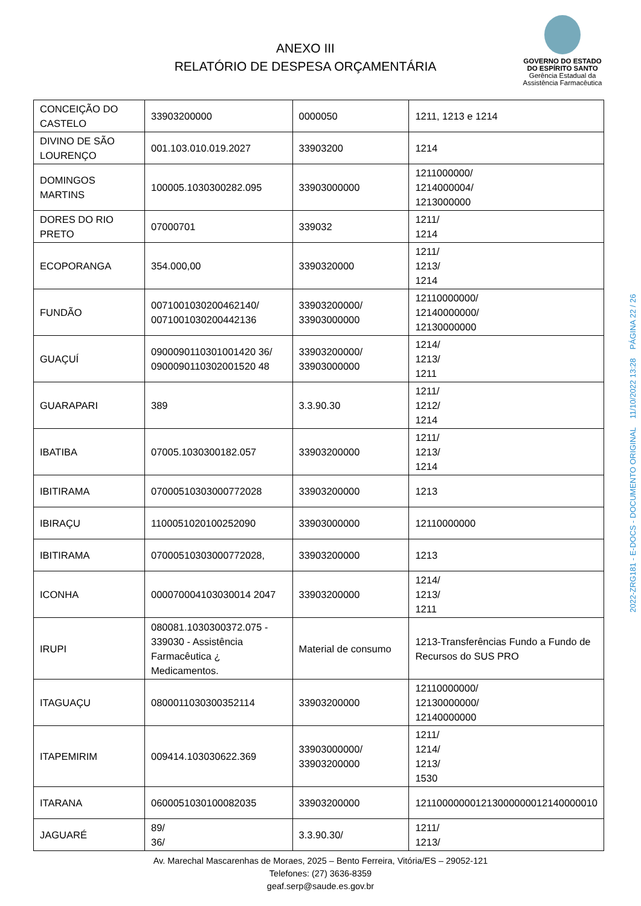ANEXO III
RELATÓRIO DE DESPESA ORÇAMENTÁRIA
GOVERNO DO ESTADO
DO ESPÍRITO SANTO
Gerência Estadual da
Assistência Farmacêutica
| CONCEIÇÃO DO CASTELO | 33903200000 | 0000050 | 1211, 1213 e 1214 |
| DIVINO DE SÃO LOURENÇO | 001.103.010.019.2027 | 33903200 | 1214 |
| DOMINGOS MARTINS | 100005.1030300282.095 | 33903000000 | 1211000000/ 1214000004/ 1213000000 |
| DORES DO RIO PRETO | 07000701 | 339032 | 1211/ 1214 |
| ECOPORANGA | 354.000,00 | 3390320000 | 1211/ 1213/ 1214 |
| FUNDÃO | 0071001030200462140/ 0071001030200442136 | 33903200000/ 33903000000 | 12110000000/ 12140000000/ 12130000000 |
| GUAÇUÍ | 0900090110301001420 36/ 0900090110302001520 48 | 33903200000/ 33903000000 | 1214/ 1213/ 1211 |
| GUARAPARI | 389 | 3.3.90.30 | 1211/ 1212/ 1214 |
| IBATIBA | 07005.1030300182.057 | 33903200000 | 1211/ 1213/ 1214 |
| IBITIRAMA | 07000510303000772028 | 33903200000 | 1213 |
| IBIRAÇU | 1100051020100252090 | 33903000000 | 12110000000 |
| IBITIRAMA | 07000510303000772028, | 33903200000 | 1213 |
| ICONHA | 000070004103030014 2047 | 33903200000 | 1214/ 1213/ 1211 |
| IRUPI | 080081.1030300372.075 - 339030 - Assistência Farmacêutica ¿ Medicamentos. | Material de consumo | 1213-Transferências Fundo a Fundo de Recursos do SUS PRO |
| ITAGUAÇU | 0800011030300352114 | 33903200000 | 12110000000/ 12130000000/ 12140000000 |
| ITAPEMIRIM | 009414.103030622.369 | 33903000000/ 33903200000 | 1211/ 1214/ 1213/ 1530 |
| ITARANA | 0600051030100082035 | 33903200000 | 121100000001213000000012140000010 |
| JAGUARÉ | 89/ 36/ | 3.3.90.30/ | 1211/ 1213/ |
Av. Marechal Mascarenhas de Moraes, 2025 – Bento Ferreira, Vitória/ES – 29052-121
Telefones: (27) 3636-8359
geaf.serp@saude.es.gov.br
2022-ZRG181 - E-DOCS - DOCUMENTO ORIGINAL 11/10/2022 13:28 PÁGINA 22 / 26